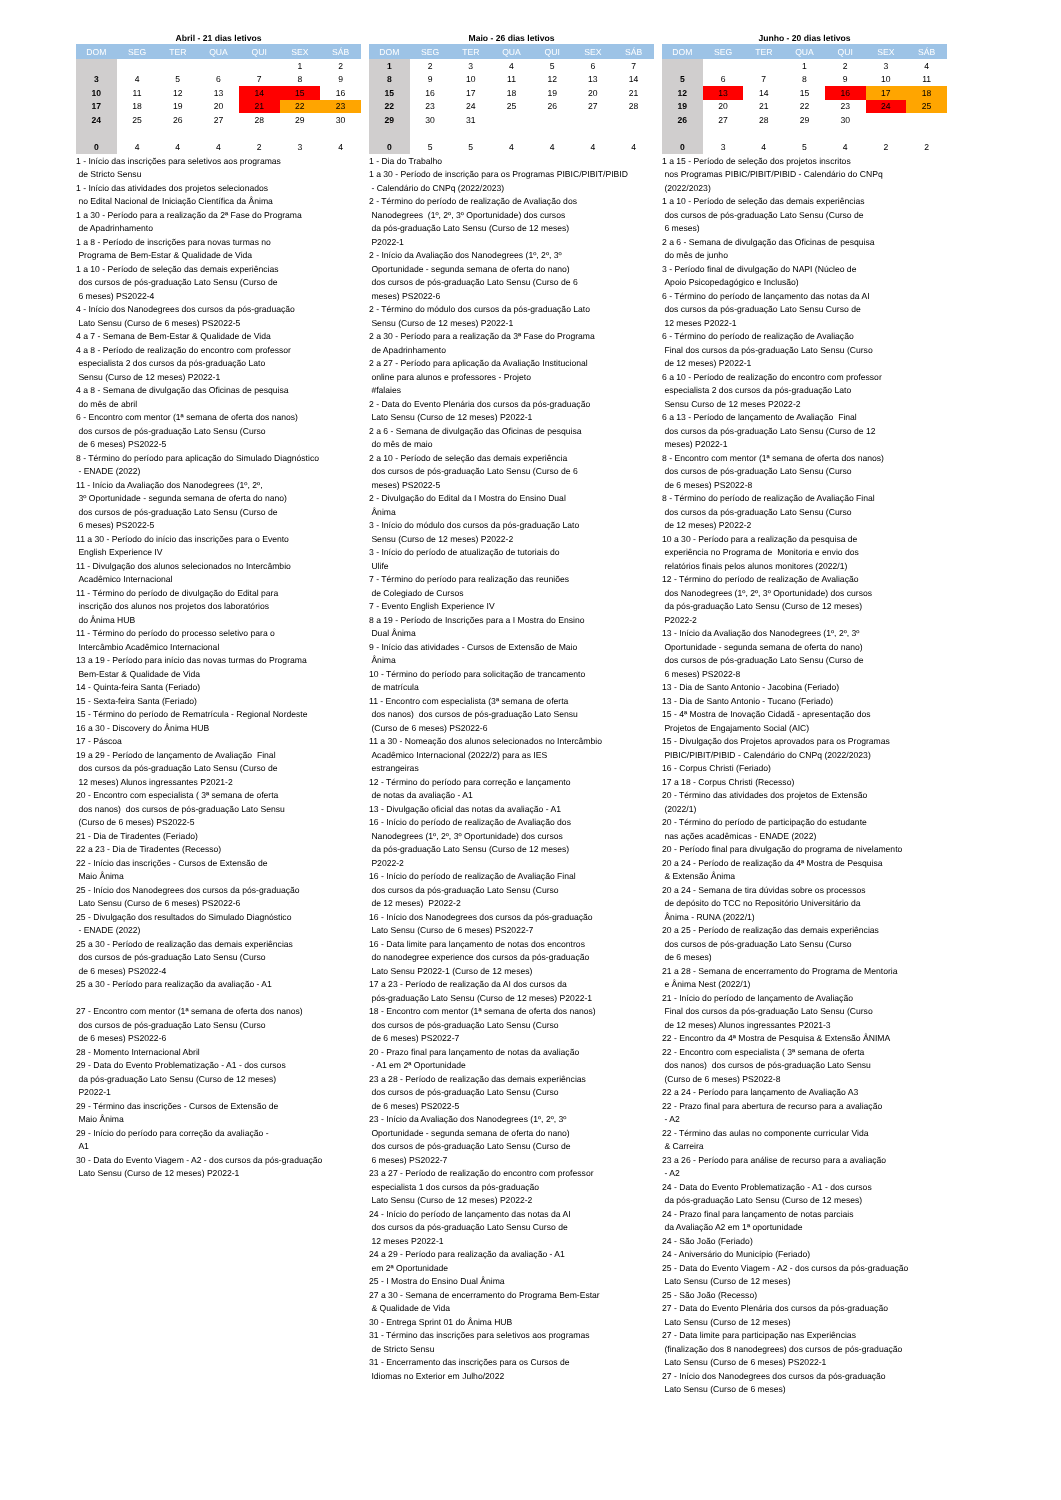Abril - 21 dias letivos
| DOM | SEG | TER | QUA | QUI | SEX | SÁB |
| --- | --- | --- | --- | --- | --- | --- |
| | | | | | 1 | 2 |
| 3 | 4 | 5 | 6 | 7 | 8 | 9 |
| 10 | 11 | 12 | 13 | 14 | 15 | 16 |
| 17 | 18 | 19 | 20 | 21 | 22 | 23 |
| 24 | 25 | 26 | 27 | 28 | 29 | 30 |
| 0 | 4 | 4 | 4 | 2 | 3 | 4 |
1 - Início das inscrições para seletivos aos programas de Stricto Sensu 1 - Início das atividades dos projetos selecionados no Edital Nacional de Iniciação Científica da Ânima 1 a 30 - Período para a realização da 2ª Fase do Programa de Apadrinhamento 1 a 8 - Período de inscrições para novas turmas no Programa de Bem-Estar & Qualidade de Vida 1 a 10 - Período de seleção das demais experiências dos cursos de pós-graduação Lato Sensu (Curso de 6 meses) PS2022-4 4 - Início dos Nanodegrees dos cursos da pós-graduação Lato Sensu (Curso de 6 meses) PS2022-5 4 a 7 - Semana de Bem-Estar & Qualidade de Vida 4 a 8 - Período de realização do encontro com professor especialista 2 dos cursos da pós-graduação Lato Sensu (Curso de 12 meses) P2022-1 4 a 8 - Semana de divulgação das Oficinas de pesquisa do mês de abril 6 - Encontro com mentor (1ª semana de oferta dos nanos) dos cursos de pós-graduação Lato Sensu (Curso de 6 meses) PS2022-5 8 - Término do período para aplicação do Simulado Diagnóstico - ENADE (2022) 11 - Início da Avaliação dos Nanodegrees (1º, 2º, 3º Oportunidade - segunda semana de oferta do nano) dos cursos de pós-graduação Lato Sensu (Curso de 6 meses) PS2022-5 11 a 30 - Período do início das inscrições para o Evento English Experience IV 11 - Divulgação dos alunos selecionados no Intercâmbio Acadêmico Internacional 11 - Término do período de divulgação do Edital para inscrição dos alunos nos projetos dos laboratórios do Ânima HUB 11 - Término do período do processo seletivo para o Intercâmbio Acadêmico Internacional 13 a 19 - Período para início das novas turmas do Programa Bem-Estar & Qualidade de Vida 14 - Quinta-feira Santa (Feriado) 15 - Sexta-feira Santa (Feriado) 15 - Término do período de Rematrícula - Regional Nordeste 16 a 30 - Discovery do Ânima HUB 17 - Páscoa 19 a 29 - Período de lançamento de Avaliação Final dos cursos da pós-graduação Lato Sensu (Curso de 12 meses) Alunos ingressantes P2021-2 20 - Encontro com especialista ( 3ª semana de oferta dos nanos) dos cursos de pós-graduação Lato Sensu (Curso de 6 meses) PS2022-5 21 - Dia de Tiradentes (Feriado) 22 a 23 - Dia de Tiradentes (Recesso) 22 - Início das inscrições - Cursos de Extensão de Maio Ânima 25 - Início dos Nanodegrees dos cursos da pós-graduação Lato Sensu (Curso de 6 meses) PS2022-6 25 - Divulgação dos resultados do Simulado Diagnóstico - ENADE (2022) 25 a 30 - Período de realização das demais experiências dos cursos de pós-graduação Lato Sensu (Curso de 6 meses) PS2022-4 25 a 30 - Período para realização da avaliação - A1 27 - Encontro com mentor (1ª semana de oferta dos nanos) dos cursos de pós-graduação Lato Sensu (Curso de 6 meses) PS2022-6 28 - Momento Internacional Abril 29 - Data do Evento Problematização - A1 - dos cursos da pós-graduação Lato Sensu (Curso de 12 meses) P2022-1 29 - Término das inscrições - Cursos de Extensão de Maio Ânima 29 - Início do período para correção da avaliação - A1 30 - Data do Evento Viagem - A2 - dos cursos da pós-graduação Lato Sensu (Curso de 12 meses) P2022-1
Maio - 26 dias letivos
| DOM | SEG | TER | QUA | QUI | SEX | SÁB |
| --- | --- | --- | --- | --- | --- | --- |
| 1 | 2 | 3 | 4 | 5 | 6 | 7 |
| 8 | 9 | 10 | 11 | 12 | 13 | 14 |
| 15 | 16 | 17 | 18 | 19 | 20 | 21 |
| 22 | 23 | 24 | 25 | 26 | 27 | 28 |
| 29 | 30 | 31 | | | | |
| 0 | 5 | 5 | 4 | 4 | 4 | 4 |
1 - Dia do Trabalho 1 a 30 - Período de inscrição para os Programas PIBIC/PIBIT/PIBID - Calendário do CNPq (2022/2023) 2 - Término do período de realização de Avaliação dos Nanodegrees (1º, 2º, 3º Oportunidade) dos cursos da pós-graduação Lato Sensu (Curso de 12 meses) P2022-1 2 - Início da Avaliação dos Nanodegrees (1º, 2º, 3º Oportunidade - segunda semana de oferta do nano) dos cursos de pós-graduação Lato Sensu (Curso de 6 meses) PS2022-6 2 - Término do módulo dos cursos da pós-graduação Lato Sensu (Curso de 12 meses) P2022-1 2 a 30 - Período para a realização da 3ª Fase do Programa de Apadrinhamento 2 a 27 - Período para aplicação da Avaliação Institucional online para alunos e professores - Projeto #falaies 2 - Data do Evento Plenária dos cursos da pós-graduação Lato Sensu (Curso de 12 meses) P2022-1 2 a 6 - Semana de divulgação das Oficinas de pesquisa do mês de maio 2 a 10 - Período de seleção das demais experiência dos cursos de pós-graduação Lato Sensu (Curso de 6 meses) PS2022-5 2 - Divulgação do Edital da I Mostra do Ensino Dual Ânima 3 - Início do módulo dos cursos da pós-graduação Lato Sensu (Curso de 12 meses) P2022-2 3 - Início do período de atualização de tutoriais do Ulife 7 - Término do período para realização das reuniões de Colegiado de Cursos 7 - Evento English Experience IV 8 a 19 - Período de Inscrições para a I Mostra do Ensino Dual Ânima 9 - Início das atividades - Cursos de Extensão de Maio Ânima 10 - Término do período para solicitação de trancamento de matrícula 11 - Encontro com especialista (3ª semana de oferta dos nanos) dos cursos de pós-graduação Lato Sensu (Curso de 6 meses) PS2022-6 11 a 30 - Nomeação dos alunos selecionados no Intercâmbio Acadêmico Internacional (2022/2) para as IES estrangeiras 12 - Término do período para correção e lançamento de notas da avaliação - A1 13 - Divulgação oficial das notas da avaliação - A1 16 - Início do período de realização de Avaliação dos Nanodegrees (1º, 2º, 3º Oportunidade) dos cursos da pós-graduação Lato Sensu (Curso de 12 meses) P2022-2 16 - Início do período de realização de Avaliação Final dos cursos da pós-graduação Lato Sensu (Curso de 12 meses) P2022-2 16 - Início dos Nanodegrees dos cursos da pós-graduação Lato Sensu (Curso de 6 meses) PS2022-7 16 - Data limite para lançamento de notas dos encontros do nanodegree experience dos cursos da pós-graduação Lato Sensu P2022-1 (Curso de 12 meses) 17 a 23 - Período de realização da AI dos cursos da pós-graduação Lato Sensu (Curso de 12 meses) P2022-1 18 - Encontro com mentor (1ª semana de oferta dos nanos) dos cursos de pós-graduação Lato Sensu (Curso de 6 meses) PS2022-7 20 - Prazo final para lançamento de notas da avaliação - A1 em 2ª Oportunidade 23 a 28 - Período de realização das demais experiências dos cursos de pós-graduação Lato Sensu (Curso de 6 meses) PS2022-5 23 - Início da Avaliação dos Nanodegrees (1º, 2º, 3º Oportunidade - segunda semana de oferta do nano) dos cursos de pós-graduação Lato Sensu (Curso de 6 meses) PS2022-7 23 a 27 - Período de realização do encontro com professor especialista 1 dos cursos da pós-graduação Lato Sensu (Curso de 12 meses) P2022-2 24 - Início do período de lançamento das notas da AI dos cursos da pós-graduação Lato Sensu Curso de 12 meses P2022-1 24 a 29 - Período para realização da avaliação - A1 em 2ª Oportunidade 25 - I Mostra do Ensino Dual Ânima 27 a 30 - Semana de encerramento do Programa Bem-Estar & Qualidade de Vida 30 - Entrega Sprint 01 do Ânima HUB 31 - Término das inscrições para seletivos aos programas de Stricto Sensu 31 - Encerramento das inscrições para os Cursos de Idiomas no Exterior em Julho/2022
Junho - 20 dias letivos
| DOM | SEG | TER | QUA | QUI | SEX | SÁB |
| --- | --- | --- | --- | --- | --- | --- |
| | | | 1 | 2 | 3 | 4 |
| 5 | 6 | 7 | 8 | 9 | 10 | 11 |
| 12 | 13 | 14 | 15 | 16 | 17 | 18 |
| 19 | 20 | 21 | 22 | 23 | 24 | 25 |
| 26 | 27 | 28 | 29 | 30 | | |
| 0 | 3 | 4 | 5 | 4 | 2 | 2 |
1 a 15 - Período de seleção dos projetos inscritos nos Programas PIBIC/PIBIT/PIBID - Calendário do CNPq (2022/2023) 1 a 10 - Período de seleção das demais experiências dos cursos de pós-graduação Lato Sensu (Curso de 6 meses) 2 a 6 - Semana de divulgação das Oficinas de pesquisa do mês de junho 3 - Período final de divulgação do NAPI (Núcleo de Apoio Psicopedagógico e Inclusão) 6 - Término do período de lançamento das notas da AI dos cursos da pós-graduação Lato Sensu Curso de 12 meses P2022-1 6 - Término do período de realização de Avaliação Final dos cursos da pós-graduação Lato Sensu (Curso de 12 meses) P2022-1 6 a 10 - Período de realização do encontro com professor especialista 2 dos cursos da pós-graduação Lato Sensu Curso de 12 meses P2022-2 6 a 13 - Período de lançamento de Avaliação Final dos cursos da pós-graduação Lato Sensu (Curso de 12 meses) P2022-1 8 - Encontro com mentor (1ª semana de oferta dos nanos) dos cursos de pós-graduação Lato Sensu (Curso de 6 meses) PS2022-8 8 - Término do período de realização de Avaliação Final dos cursos da pós-graduação Lato Sensu (Curso de 12 meses) P2022-2 10 a 30 - Período para a realização da pesquisa de experiência no Programa de Monitoria e envio dos relatórios finais pelos alunos monitores (2022/1) 12 - Término do período de realização de Avaliação dos Nanodegrees (1º, 2º, 3º Oportunidade) dos cursos da pós-graduação Lato Sensu (Curso de 12 meses) P2022-2 13 - Início da Avaliação dos Nanodegrees (1º, 2º, 3º Oportunidade - segunda semana de oferta do nano) dos cursos de pós-graduação Lato Sensu (Curso de 6 meses) PS2022-8 13 - Dia de Santo Antonio - Jacobina (Feriado) 13 - Dia de Santo Antonio - Tucano (Feriado) 15 - 4ª Mostra de Inovação Cidadã - apresentação dos Projetos de Engajamento Social (AIC) 15 - Divulgação dos Projetos aprovados para os Programas PIBIC/PIBIT/PIBID - Calendário do CNPq (2022/2023) 16 - Corpus Christi (Feriado) 17 a 18 - Corpus Christi (Recesso) 20 - Término das atividades dos projetos de Extensão (2022/1) 20 - Término do período de participação do estudante nas ações acadêmicas - ENADE (2022) 20 - Período final para divulgação do programa de nivelamento 20 a 24 - Período de realização da 4ª Mostra de Pesquisa & Extensão Ânima 20 a 24 - Semana de tira dúvidas sobre os processos de depósito do TCC no Repositório Universitário da Ânima - RUNA (2022/1) 20 a 25 - Período de realização das demais experiências dos cursos de pós-graduação Lato Sensu (Curso de 6 meses) 21 a 28 - Semana de encerramento do Programa de Mentoria e Ânima Nest (2022/1) 21 - Início do período de lançamento de Avaliação Final dos cursos da pós-graduação Lato Sensu (Curso de 12 meses) Alunos ingressantes P2021-3 22 - Encontro da 4ª Mostra de Pesquisa & Extensão ÂNIMA 22 - Encontro com especialista ( 3ª semana de oferta dos nanos) dos cursos de pós-graduação Lato Sensu (Curso de 6 meses) PS2022-8 22 a 24 - Período para lançamento de Avaliação A3 22 - Prazo final para abertura de recurso para a avaliação - A2 22 - Término das aulas no componente curricular Vida & Carreira 23 a 26 - Período para análise de recurso para a avaliação - A2 24 - Data do Evento Problematização - A1 - dos cursos da pós-graduação Lato Sensu (Curso de 12 meses) 24 - Prazo final para lançamento de notas parciais da Avaliação A2 em 1ª oportunidade 24 - São João (Feriado) 24 - Aniversário do Município (Feriado) 25 - Data do Evento Viagem - A2 - dos cursos da pós-graduação Lato Sensu (Curso de 12 meses) 25 - São João (Recesso) 27 - Data do Evento Plenária dos cursos da pós-graduação Lato Sensu (Curso de 12 meses) 27 - Data limite para participação nas Experiências (finalização dos 8 nanodegrees) dos cursos de pós-graduação Lato Sensu (Curso de 6 meses) PS2022-1 27 - Início dos Nanodegrees dos cursos da pós-graduação Lato Sensu (Curso de 6 meses)